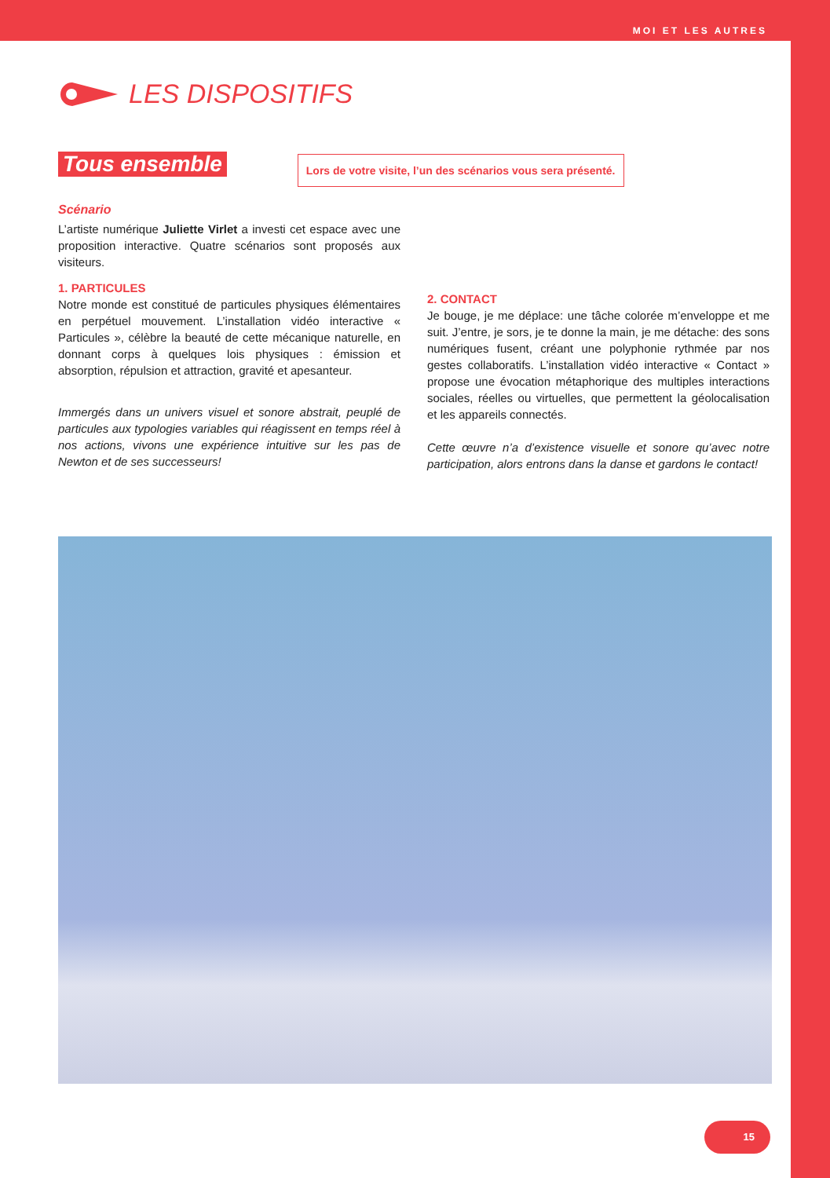MOI ET LES AUTRES
LES DISPOSITIFS
Tous ensemble
Lors de votre visite, l’un des scénarios vous sera présenté.
Scénario
L’artiste numérique Juliette Virlet a investi cet espace avec une proposition interactive. Quatre scénarios sont proposés aux visiteurs.
1. PARTICULES
Notre monde est constitué de particules physiques élémentaires en perpétuel mouvement. L’installation vidéo interactive « Particules », célèbre la beauté de cette mécanique naturelle, en donnant corps à quelques lois physiques : émission et absorption, répulsion et attraction, gravité et apesanteur.
Immergés dans un univers visuel et sonore abstrait, peuplé de particules aux typologies variables qui réagissent en temps réel à nos actions, vivons une expérience intuitive sur les pas de Newton et de ses successeurs!
2. CONTACT
Je bouge, je me déplace: une tâche colorée m’enveloppe et me suit. J’entre, je sors, je te donne la main, je me détache: des sons numériques fusent, créant une polyphonie rythmée par nos gestes collaboratifs. L’installation vidéo interactive « Contact » propose une évocation métaphorique des multiples interactions sociales, réelles ou virtuelles, que permettent la géolocalisation et les appareils connectés.
Cette œuvre n’a d’existence visuelle et sonore qu’avec notre participation, alors entrons dans la danse et gardons le contact!
15